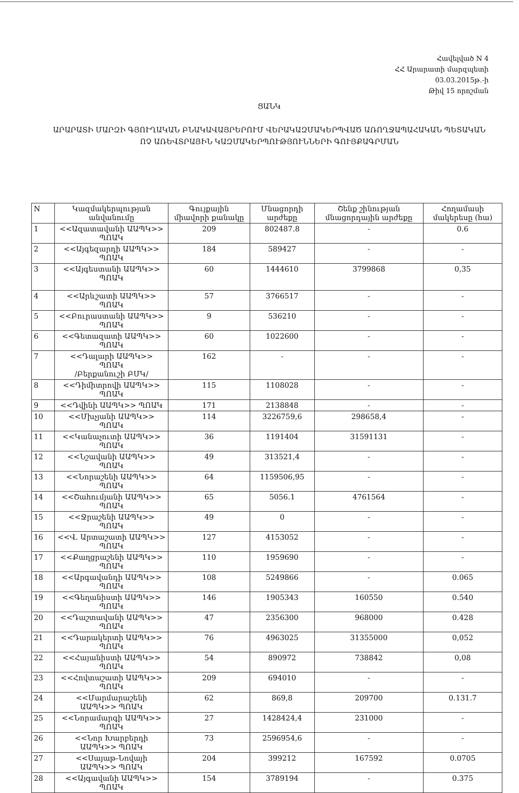Հավելված N 4
ՀՀ Արարատի մարզպետի
03.03.2015թ.-ի
Թիվ 15 որոշման
ՑԱՆԿ
ԱՐԱՐԱՏԻ ՄԱՐԶԻ ԳՅՈՒՂԱԿԱՆ ԲՆԱԿԱՎԱՅՐԵՐՈՒՄ ՎԵՐԱԿԱԶՄԱԿԵՐՊՎԱԾ ԱՌՈՂՋԱՊԱՀԱԿԱՆ ՊԵՏԱԿԱՆ ՈՉ ԱՌԵՎՏՐԱՅԻՆ ԿԱԶՄԱԿԵՐՊՈՒԹՅՈՒՆՆԵՐԻ ԳՈՒՅՔԱԳՐՄԱՆ
| N | Կազմակերպության անվանումը | Գույքային միավորի քանակը | Մնացորդի արժեքը | Շենք շինության մնացորդային արժեքը | Հողամասի մակերեսը (հա) |
| --- | --- | --- | --- | --- | --- |
| 1 | <<Ազատավանի ԱԱՊԿ>> ՊՈԱԿ | 209 | 802487.8 | - | 0.6 |
| 2 | <<Այգեզարդի ԱԱՊԿ>> ՊՈԱԿ | 184 | 589427 | - | - |
| 3 | <<Այգեստանի ԱԱՊԿ>> ՊՈԱԿ | 60 | 1444610 | 3799868 | 0,35 |
| 4 | <<Արևշատի ԱԱՊԿ>> ՊՈԱԿ | 57 | 3766517 | - | - |
| 5 | <<Բուրաստանի ԱԱՊԿ>> ՊՈԱԿ | 9 | 536210 | - | - |
| 6 | <<Գետազատի ԱԱՊԿ>> ՊՈԱԿ | 60 | 1022600 | - | - |
| 7 | <<Դալարի ԱԱՊԿ>> ՊՈԱԿ /Բերքանուշի ԲՄԿ/ | 162 | - | - | - |
| 8 | <<Դիմիտրովի ԱԱՊԿ>> ՊՈԱԿ | 115 | 1108028 | - | - |
| 9 | <<Դվինի ԱԱՊԿ>> ՊՈԱԿ | 171 | 2138848 | - | - |
| 10 | <<Մխչյանի ԱԱՊԿ>> ՊՈԱԿ | 114 | 3226759,6 | 298658,4 | - |
| 11 | <<Կանաչուտի ԱԱՊԿ>> ՊՈԱԿ | 36 | 1191404 | 31591131 | - |
| 12 | <<Նշավանի ԱԱՊԿ>> ՊՈԱԿ | 49 | 313521,4 | - | - |
| 13 | <<Նորաշենի ԱԱՊԿ>> ՊՈԱԿ | 64 | 1159506,95 | - | - |
| 14 | <<Շահումյանի ԱԱՊԿ>> ՊՈԱԿ | 65 | 5056.1 | 4761564 | - |
| 15 | <<Ջրաշենի ԱԱՊԿ>> ՊՈԱԿ | 49 | 0 | - | - |
| 16 | <<Վ. Արտաշատի ԱԱՊԿ>> ՊՈԱԿ | 127 | 4153052 | - | - |
| 17 | <<Քաղցրաշենի ԱԱՊԿ>> ՊՈԱԿ | 110 | 1959690 | - | - |
| 18 | <<Արգավանդի ԱԱՊԿ>> ՊՈԱԿ | 108 | 5249866 | - | 0.065 |
| 19 | <<Գեղանիստի ԱԱՊԿ>> ՊՈԱԿ | 146 | 1905343 | 160550 | 0.540 |
| 20 | <<Դաշտավանի ԱԱՊԿ>> ՊՈԱԿ | 47 | 2356300 | 968000 | 0.428 |
| 21 | <<Դարակերտի ԱԱՊԿ>> ՊՈԱԿ | 76 | 4963025 | 31355000 | 0,052 |
| 22 | <<Հայանիստի ԱԱՊԿ>> ՊՈԱԿ | 54 | 890972 | 738842 | 0,08 |
| 23 | <<Հովտաշատի ԱԱՊԿ>> ՊՈԱԿ | 209 | 694010 | - | - |
| 24 | <<Մարմարաշենի ԱԱՊԿ>> ՊՈԱԿ | 62 | 869,8 | 209700 | 0.131.7 |
| 25 | <<Նորամարգի ԱԱՊԿ>> ՊՈԱԿ | 27 | 1428424,4 | 231000 | - |
| 26 | <<Նոր Խարբերդի ԱԱՊԿ>> ՊՈԱԿ | 73 | 2596954,6 | - | - |
| 27 | <<Սայաթ-Նովայի ԱԱՊԿ>> ՊՈԱԿ | 204 | 399212 | 167592 | 0.0705 |
| 28 | <<Այգավանի ԱԱՊԿ>> ՊՈԱԿ | 154 | 3789194 | - | 0.375 |